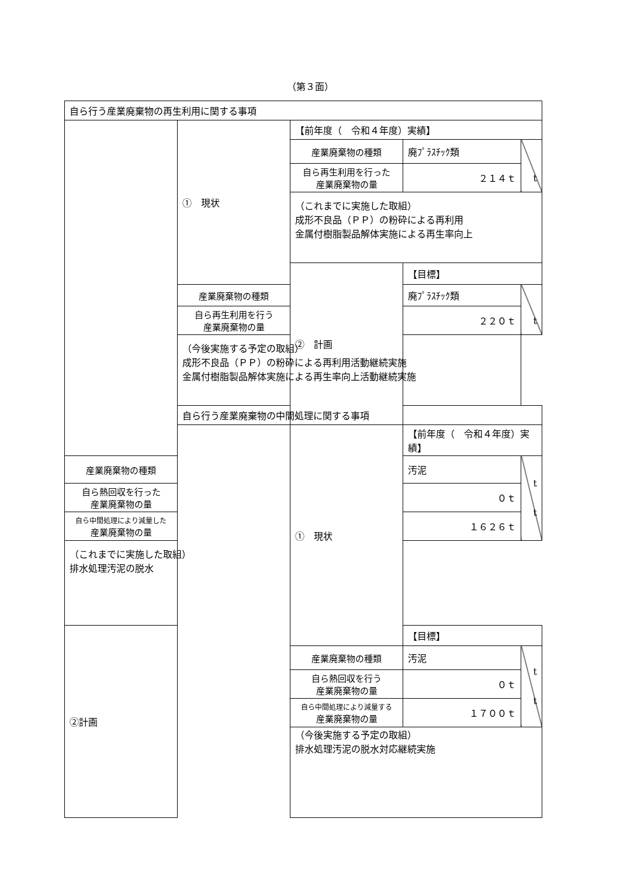（第３面）
| 自ら行う産業廃棄物の再生利用に関する事項 | | | | |
| | ① 現状 | 【前年度（ 令和４年度）実績】 | | |
| | | 産業廃棄物の種類 | 廃ﾌﾟﾗｽﾁｯｸ類 | t |
| | | 自ら再生利用を行った 産業廃棄物の量 | ２１４ｔ | |
| | | （これまでに実施した取組） 成形不良品（ＰＰ）の粉砕による再利用 金属付樹脂製品解体実施による再生率向上 | | |
| | | ② 計画 | 【目標】 | |
| | 産業廃棄物の種類 | | 廃ﾌﾟﾗｽﾁｯｸ類 | t |
| | 自ら再生利用を行う 産業廃棄物の量 | | ２２０ｔ | |
| | （今後実施する予定の取組） 成形不良品（ＰＰ）の粉砕による再利用活動継続実施 金属付樹脂製品解体実施による再生率向上活動継続実施 | | | |
| | 自ら行う産業廃棄物の中間処理に関する事項 | | | |
| | | ① 現状 | 【前年度（ 令和４年度）実績】 | |
| 産業廃棄物の種類 | | | 汚泥 | t t |
| 自ら熱回収を行った 産業廃棄物の量 | | | ０ｔ | |
| 自ら中間処理により減量した 産業廃棄物の量 | | | １６２６ｔ | |
| （これまでに実施した取組） 排水処理汚泥の脱水 | | | | |
| ②計画 | | | 【目標】 | |
| | | 産業廃棄物の種類 | 汚泥 | t t |
| | | 自ら熱回収を行う 産業廃棄物の量 | ０ｔ | |
| | | 自ら中間処理により減量する 産業廃棄物の量 | １７００ｔ | |
| | | （今後実施する予定の取組） 排水処理汚泥の脱水対応継続実施 | | |